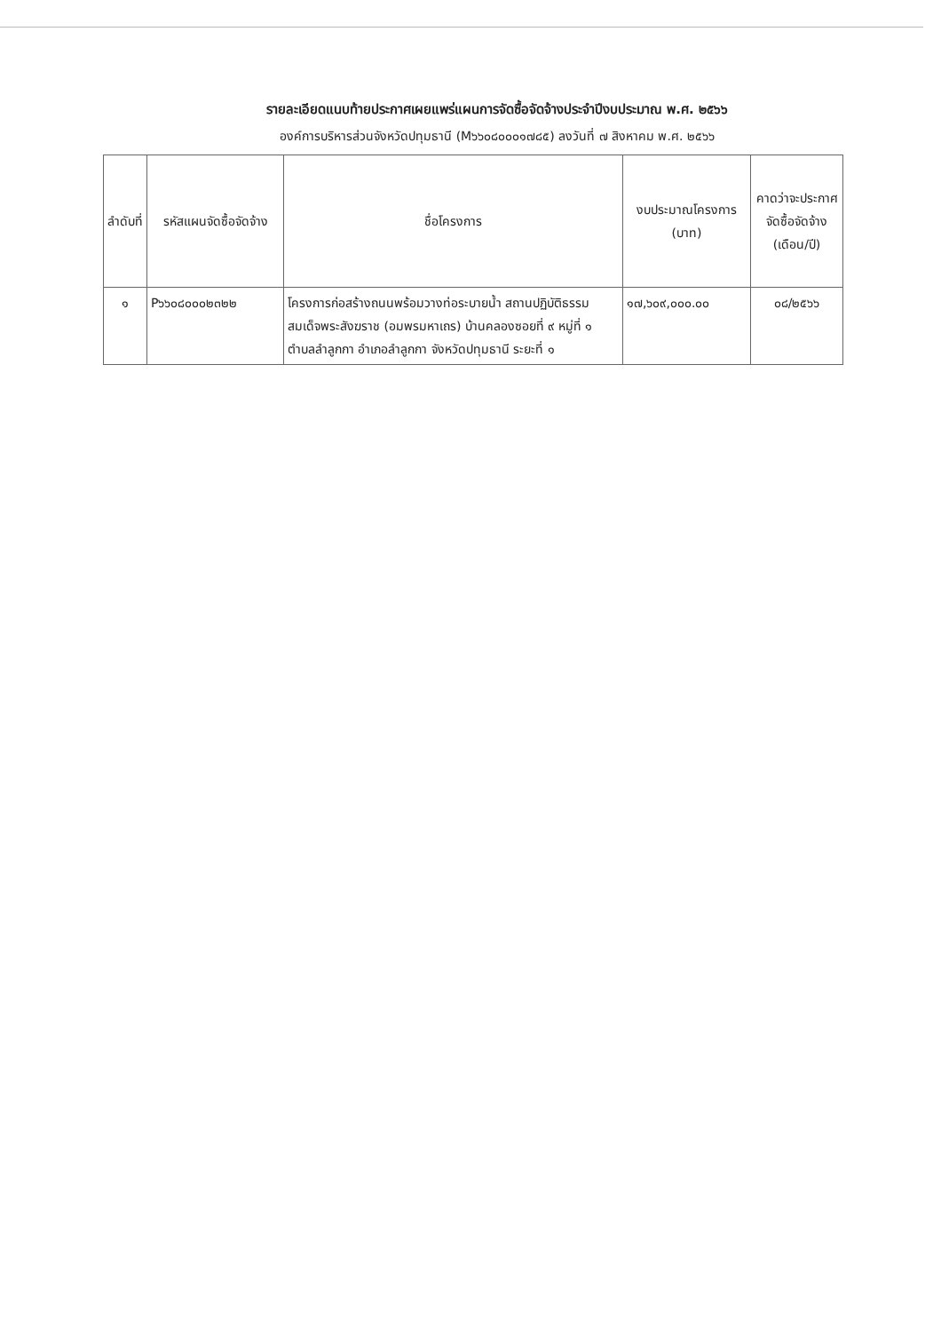รายละเอียดแนบท้ายประกาศเผยแพร่แผนการจัดซื้อจัดจ้างประจำปีงบประมาณ พ.ศ. ๒๕๖๖
องค์การบริหารส่วนจังหวัดปทุมธานี (M๖๖๐๘๐๐๐๑๗๘๕) ลงวันที่ ๗ สิงหาคม พ.ศ. ๒๕๖๖
| ลำดับที่ | รหัสแผนจัดซื้อจัดจ้าง | ชื่อโครงการ | งบประมาณโครงการ (บาท) | คาดว่าจะประกาศจัดซื้อจัดจ้าง (เดือน/ปี) |
| --- | --- | --- | --- | --- |
| ๑ | P๖๖๐๘๐๐๐๒๓๒๒ | โครงการก่อสร้างถนนพร้อมวางท่อระบายน้ำ สถานปฏิบัติธรรมสมเด็จพระสังฆราช (อมพรมหาเถร) บ้านคลองซอยที่ ๙ หมู่ที่ ๑ ตำบลลำลูกกา อำเภอลำลูกกา จังหวัดปทุมธานี ระยะที่ ๑ | ๑๗,๖๐๙,๐๐๐.๐๐ | ๐๘/๒๕๖๖ |